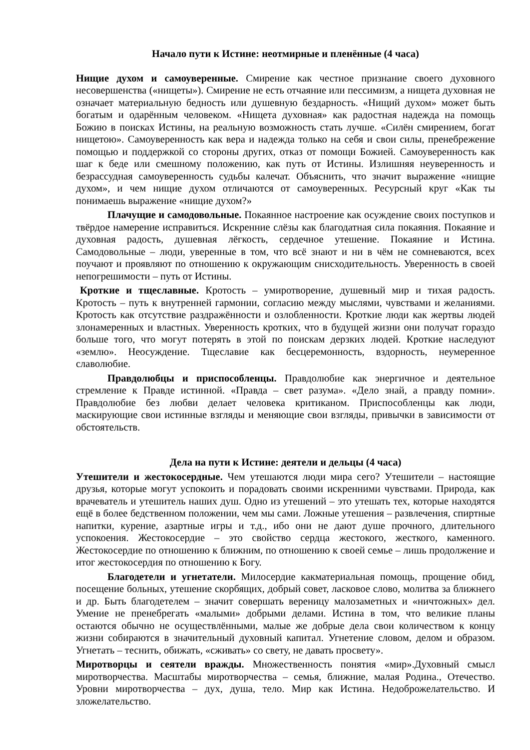Начало пути к Истине: неотмирные и пленённые (4 часа)
Нищие духом и самоуверенные. Смирение как честное признание своего духовного несовершенства («нищеты»). Смирение не есть отчаяние или пессимизм, а нищета духовная не означает материальную бедность или душевную бездарность. «Нищий духом» может быть богатым и одарённым человеком. «Нищета духовная» как радостная надежда на помощь Божию в поисках Истины, на реальную возможность стать лучше. «Силён смирением, богат нищетою». Самоуверенность как вера и надежда только на себя и свои силы, пренебрежение помощью и поддержкой со стороны других, отказ от помощи Божией. Самоуверенность как шаг к беде или смешному положению, как путь от Истины. Излишняя неуверенность и безрассудная самоуверенность судьбы калечат. Объяснить, что значит выражение «нищие духом», и чем нищие духом отличаются от самоуверенных. Ресурсный круг «Как ты понимаешь выражение «нищие духом?»
Плачущие и самодовольные. Покаянное настроение как осуждение своих поступков и твёрдое намерение исправиться. Искренние слёзы как благодатная сила покаяния. Покаяние и духовная радость, душевная лёгкость, сердечное утешение. Покаяние и Истина. Самодовольные – люди, уверенные в том, что всё знают и ни в чём не сомневаются, всех поучают и проявляют по отношению к окружающим снисходительность. Уверенность в своей непогрешимости – путь от Истины.
Кроткие и тщеславные. Кротость – умиротворение, душевный мир и тихая радость. Кротость – путь к внутренней гармонии, согласию между мыслями, чувствами и желаниями. Кротость как отсутствие раздражённости и озлобленности. Кроткие люди как жертвы людей злонамеренных и властных. Уверенность кротких, что в будущей жизни они получат гораздо больше того, что могут потерять в этой по поискам дерзких людей. Кроткие наследуют «землю». Неосуждение. Тщеславие как бесцеремонность, вздорность, неумеренное славолюбие.
Правдолюбцы и приспособленцы. Правдолюбие как энергичное и деятельное стремление к Правде истинной. «Правда – свет разума». «Дело знай, а правду помни». Правдолюбие без любви делает человека критиканом. Приспособленцы как люди, маскирующие свои истинные взгляды и меняющие свои взгляды, привычки в зависимости от обстоятельств.
Дела на пути к Истине: деятели и дельцы (4 часа)
Утешители и жестокосердные. Чем утешаются люди мира сего? Утешители – настоящие друзья, которые могут успокоить и порадовать своими искренними чувствами. Природа, как врачеватель и утешитель наших душ. Одно из утешений – это утешать тех, которые находятся ещё в более бедственном положении, чем мы сами. Ложные утешения – развлечения, спиртные напитки, курение, азартные игры и т.д., ибо они не дают душе прочного, длительного успокоения. Жестокосердие – это свойство сердца жестокого, жесткого, каменного. Жестокосердие по отношению к ближним, по отношению к своей семье – лишь продолжение и итог жестокосердия по отношению к Богу.
Благодетели и угнетатели. Милосердие какматериальная помощь, прощение обид, посещение больных, утешение скорбящих, добрый совет, ласковое слово, молитва за ближнего и др. Быть благодетелем – значит совершать вереницу малозаметных и «ничтожных» дел. Умение не пренебрегать «малыми» добрыми делами. Истина в том, что великие планы остаются обычно не осуществлёнными, малые же добрые дела свои количеством к концу жизни собираются в значительный духовный капитал. Угнетение словом, делом и образом. Угнетать – теснить, обижать, «сживать» со свету, не давать просвету».
Миротворцы и сеятели вражды. Множественность понятия «мир».Духовный смысл миротворчества. Масштабы миротворчества – семья, ближние, малая Родина., Отечество. Уровни миротворчества – дух, душа, тело. Мир как Истина. Недоброжелательство. И зложелательство.